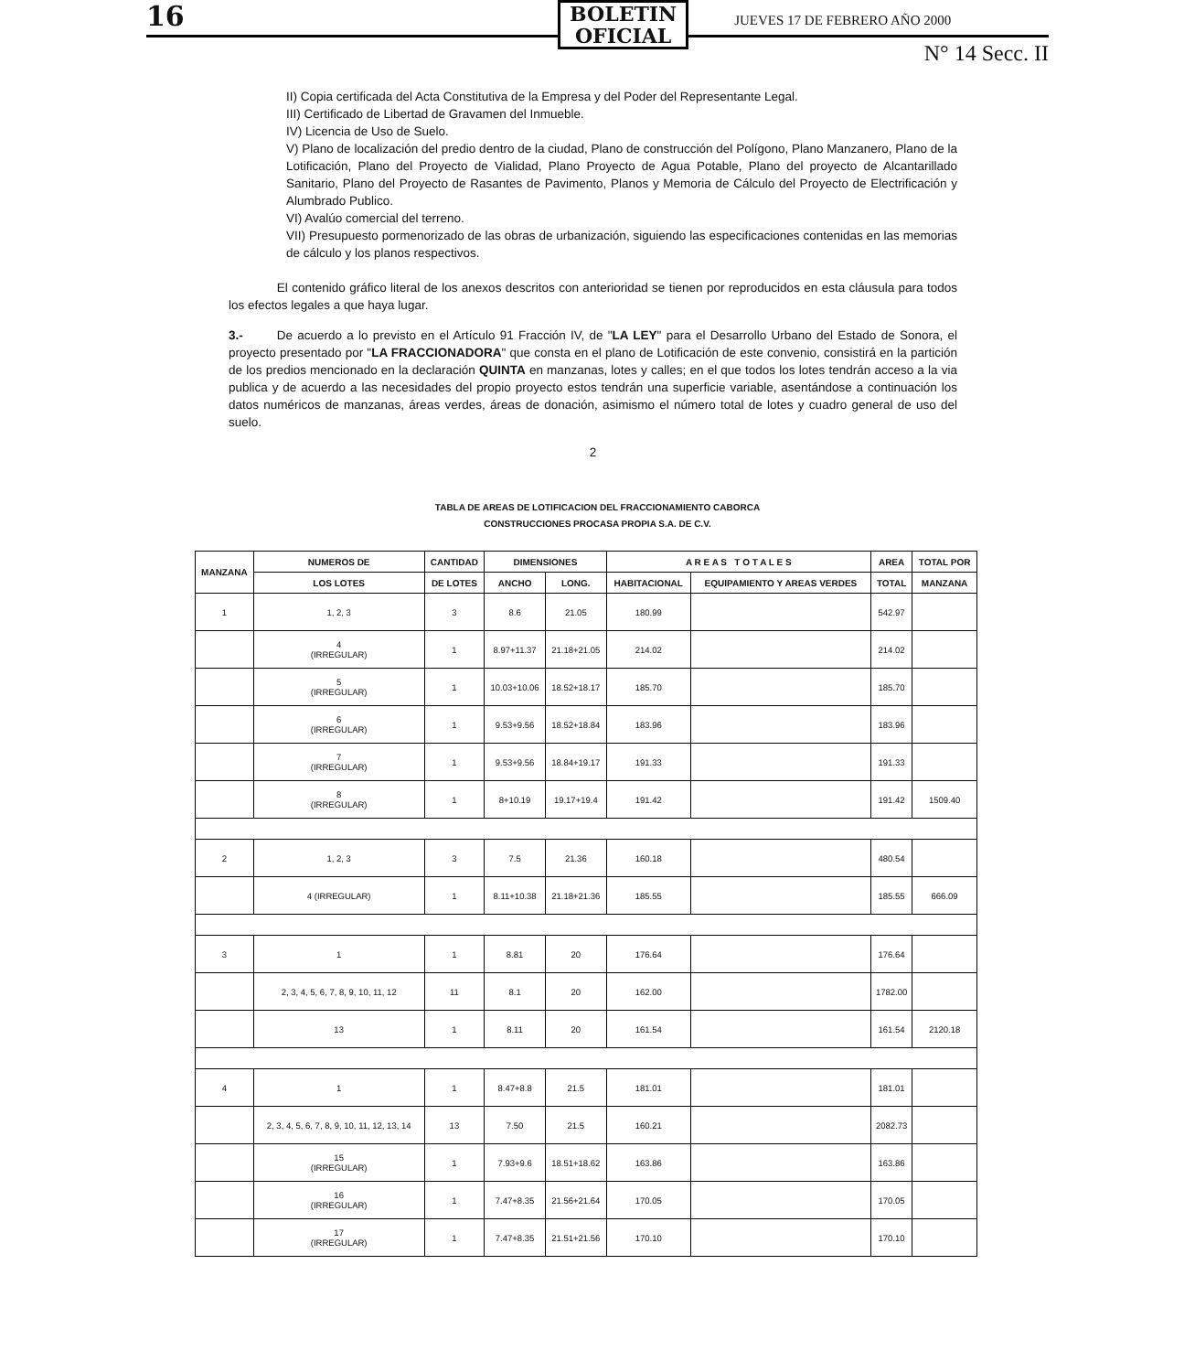16
BOLETIN
OFICIAL
JUEVES 17 DE FEBRERO AÑO 2000
N° 14 Secc. II
II) Copia certificada del Acta Constitutiva de la Empresa y del Poder del Representante Legal.
III) Certificado de Libertad de Gravamen del Inmueble.
IV) Licencia de Uso de Suelo.
V) Plano de localización del predio dentro de la ciudad, Plano de construcción del Polígono, Plano Manzanero, Plano de la Lotificación, Plano del Proyecto de Vialidad, Plano Proyecto de Agua Potable, Plano del proyecto de Alcantarillado Sanitario, Plano del Proyecto de Rasantes de Pavimento, Planos y Memoria de Cálculo del Proyecto de Electrificación y Alumbrado Publico.
VI) Avalúo comercial del terreno.
VII) Presupuesto pormenorizado de las obras de urbanización, siguiendo las especificaciones contenidas en las memorias de cálculo y los planos respectivos.
El contenido gráfico literal de los anexos descritos con anterioridad se tienen por reproducidos en esta cláusula para todos los efectos legales a que haya lugar.
3.- De acuerdo a lo previsto en el Artículo 91 Fracción IV, de "LA LEY" para el Desarrollo Urbano del Estado de Sonora, el proyecto presentado por "LA FRACCIONADORA" que consta en el plano de Lotificación de este convenio, consistirá en la partición de los predios mencionado en la declaración QUINTA en manzanas, lotes y calles; en el que todos los lotes tendrán acceso a la via publica y de acuerdo a las necesidades del propio proyecto estos tendrán una superficie variable, asentándose a continuación los datos numéricos de manzanas, áreas verdes, áreas de donación, asimismo el número total de lotes y cuadro general de uso del suelo.
2
TABLA DE AREAS DE LOTIFICACION DEL FRACCIONAMIENTO CABORCA
CONSTRUCCIONES PROCASA PROPIA S.A. DE C.V.
| MANZANA | NUMEROS DE | CANTIDAD | DIMENSIONES | | A R E A S T O T A L E S | | AREA | TOTAL POR |
| --- | --- | --- | --- | --- | --- | --- | --- | --- |
| | LOS LOTES | DE LOTES | ANCHO | LONG. | HABITACIONAL | EQUIPAMIENTO Y AREAS VERDES | TOTAL | MANZANA |
| 1 | 1, 2, 3 | 3 | 8.6 | 21.05 | 180.99 | | 542.97 | |
| | 4 (IRREGULAR) | 1 | 8.97+11.37 | 21.18+21.05 | 214.02 | | 214.02 | |
| | 5 (IRREGULAR) | 1 | 10.03+10.06 | 18.52+18.17 | 185.70 | | 185.70 | |
| | 6 (IRREGULAR) | 1 | 9.53+9.56 | 18.52+18.84 | 183.96 | | 183.96 | |
| | 7 (IRREGULAR) | 1 | 9.53+9.56 | 18.84+19.17 | 191.33 | | 191.33 | |
| | 8 (IRREGULAR) | 1 | 8+10.19 | 19.17+19.4 | 191.42 | | 191.42 | 1509.40 |
| 2 | 1, 2, 3 | 3 | 7.5 | 21.36 | 160.18 | | 480.54 | |
| | 4 (IRREGULAR) | 1 | 8.11+10.38 | 21.18+21.36 | 185.55 | | 185.55 | 666.09 |
| 3 | 1 | 1 | 8.81 | 20 | 176.64 | | 176.64 | |
| | 2, 3, 4, 5, 6, 7, 8, 9, 10, 11, 12 | 11 | 8.1 | 20 | 162.00 | | 1782.00 | |
| | 13 | 1 | 8.11 | 20 | 161.54 | | 161.54 | 2120.18 |
| 4 | 1 | 1 | 8.47+8.8 | 21.5 | 181.01 | | 181.01 | |
| | 2, 3, 4, 5, 6, 7, 8, 9, 10, 11, 12, 13, 14 | 13 | 7.50 | 21.5 | 160.21 | | 2082.73 | |
| | 15 (IRREGULAR) | 1 | 7.93+9.6 | 18.51+18.62 | 163.86 | | 163.86 | |
| | 16 (IRREGULAR) | 1 | 7.47+8.35 | 21.56+21.64 | 170.05 | | 170.05 | |
| | 17 (IRREGULAR) | 1 | 7.47+8.35 | 21.51+21.56 | 170.10 | | 170.10 | |